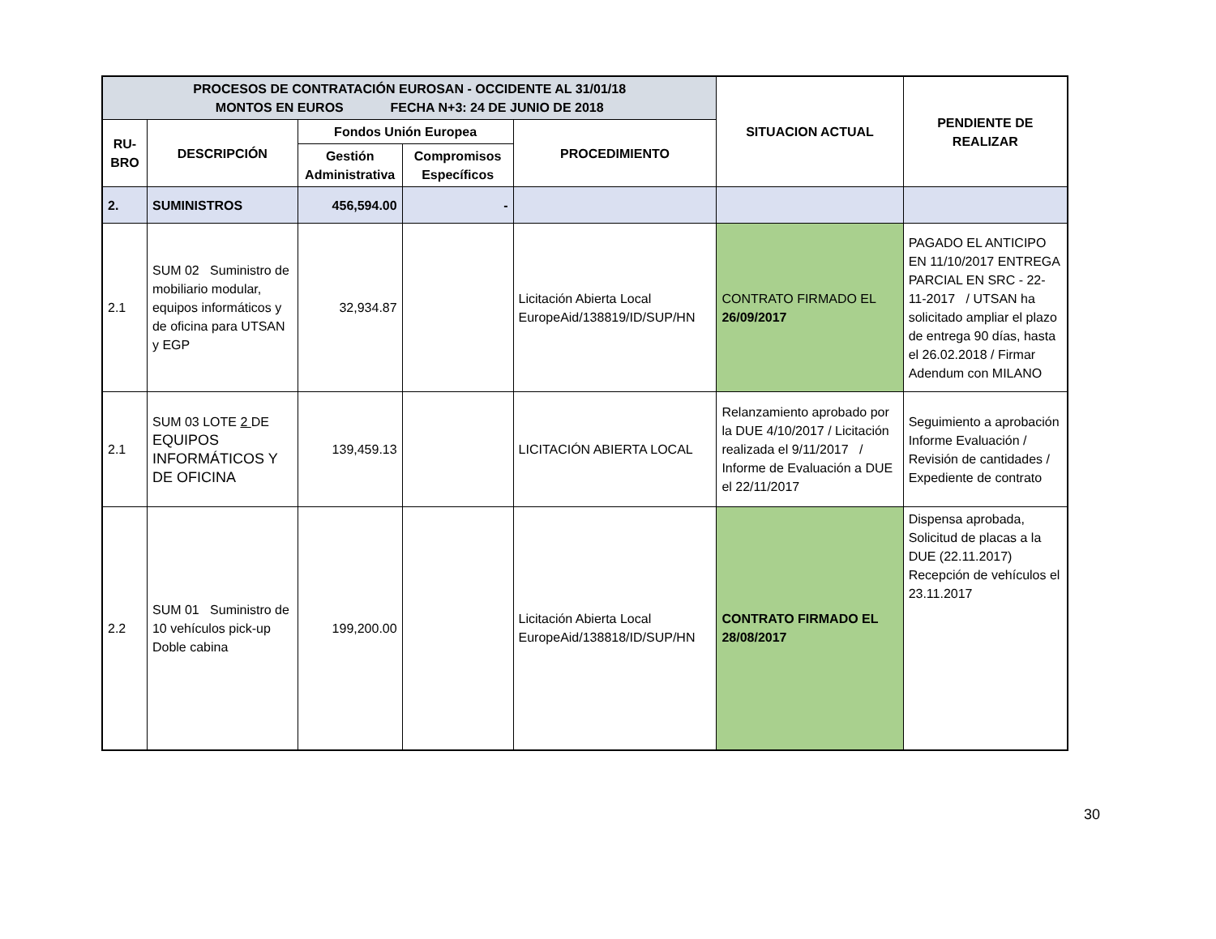| PROCESOS DE CONTRATACIÓN EUROSAN - OCCIDENTE AL 31/01/18 MONTOS EN EUROS FECHA N+3: 24 DE JUNIO DE 2018 | | | | | SITUACION ACTUAL | PENDIENTE DE REALIZAR |
| --- | --- | --- | --- | --- | --- | --- |
| RU- BRO | DESCRIPCIÓN | Fondos Unión Europea | | PROCEDIMIENTO | | |
| | | Gestión Administrativa | Compromisos Específicos | | | |
| 2. | SUMINISTROS | 456,594.00 | - | | | |
| 2.1 | SUM 02 Suministro de mobiliario modular, equipos informáticos y de oficina para UTSAN y EGP | 32,934.87 | | Licitación Abierta Local EuropeAid/138819/ID/SUP/HN | CONTRATO FIRMADO EL 26/09/2017 | PAGADO EL ANTICIPO EN 11/10/2017 ENTREGA PARCIAL EN SRC - 22-11-2017 / UTSAN ha solicitado ampliar el plazo de entrega 90 días, hasta el 26.02.2018 / Firmar Adendum con MILANO |
| 2.1 | SUM 03 LOTE 2 DE EQUIPOS INFORMÁTICOS Y DE OFICINA | 139,459.13 | | LICITACIÓN ABIERTA LOCAL | Relanzamiento aprobado por la DUE 4/10/2017 / Licitación realizada el 9/11/2017 / Informe de Evaluación a DUE el 22/11/2017 | Seguimiento a aprobación Informe Evaluación / Revisión de cantidades / Expediente de contrato |
| 2.2 | SUM 01 Suministro de 10 vehículos pick-up Doble cabina | 199,200.00 | | Licitación Abierta Local EuropeAid/138818/ID/SUP/HN | CONTRATO FIRMADO EL 28/08/2017 | Dispensa aprobada, Solicitud de placas a la DUE (22.11.2017) Recepción de vehículos el 23.11.2017 |
30